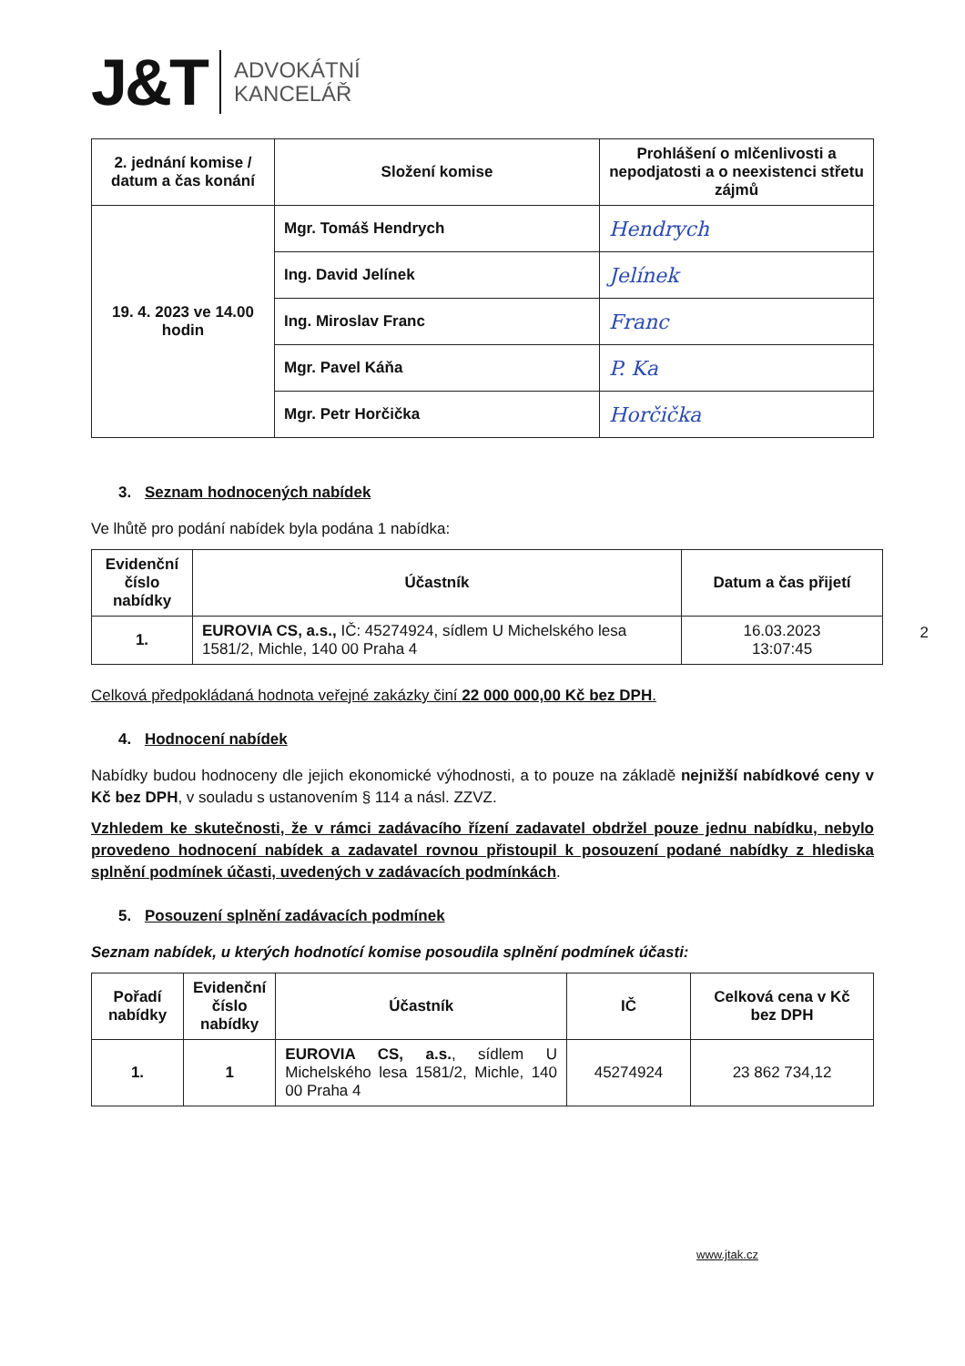J&T ADVOKÁTNÍ
KANCELÁŘ
| 2. jednání komise / datum a čas konání | Složení komise | Prohlášení o mlčenlivosti a nepodjatosti a o neexistenci střetu zájmů |
| --- | --- | --- |
| 19. 4. 2023 ve 14.00 hodin | Mgr. Tomáš Hendrych | Hendrych |
| | Ing. David Jelínek | Jelínek |
| | Ing. Miroslav Franc | Franc |
| | Mgr. Pavel Káňa | P. Ka |
| | Mgr. Petr Horčička | Horčička |
3. Seznam hodnocených nabídek
Ve lhůtě pro podání nabídek byla podána 1 nabídka:
| Evidenční číslo nabídky | Účastník | Datum a čas přijetí |
| --- | --- | --- |
| 1. | EUROVIA CS, a.s., IČ: 45274924, sídlem U Michelského lesa 1581/2, Michle, 140 00 Praha 4 | 16.03.2023 13:07:45 |
Celková předpokládaná hodnota veřejné zakázky činí 22 000 000,00 Kč bez DPH.
4. Hodnocení nabídek
Nabídky budou hodnoceny dle jejich ekonomické výhodnosti, a to pouze na základě nejnižší nabídkové ceny v Kč bez DPH, v souladu s ustanovením § 114 a násl. ZZVZ.
Vzhledem ke skutečnosti, že v rámci zadávacího řízení zadavatel obdržel pouze jednu nabídku, nebylo provedeno hodnocení nabídek a zadavatel rovnou přistoupil k posouzení podané nabídky z hlediska splnění podmínek účasti, uvedených v zadávacích podmínkách.
5. Posouzení splnění zadávacích podmínek
Seznam nabídek, u kterých hodnotící komise posoudila splnění podmínek účasti:
| Pořadí nabídky | Evidenční číslo nabídky | Účastník | IČ | Celková cena v Kč bez DPH |
| --- | --- | --- | --- | --- |
| 1. | 1 | EUROVIA CS, a.s. , sídlem U Michelského lesa 1581/2, Michle, 140 00 Praha 4 | 45274924 | 23 862 734,12 |
2
www.jtak.cz